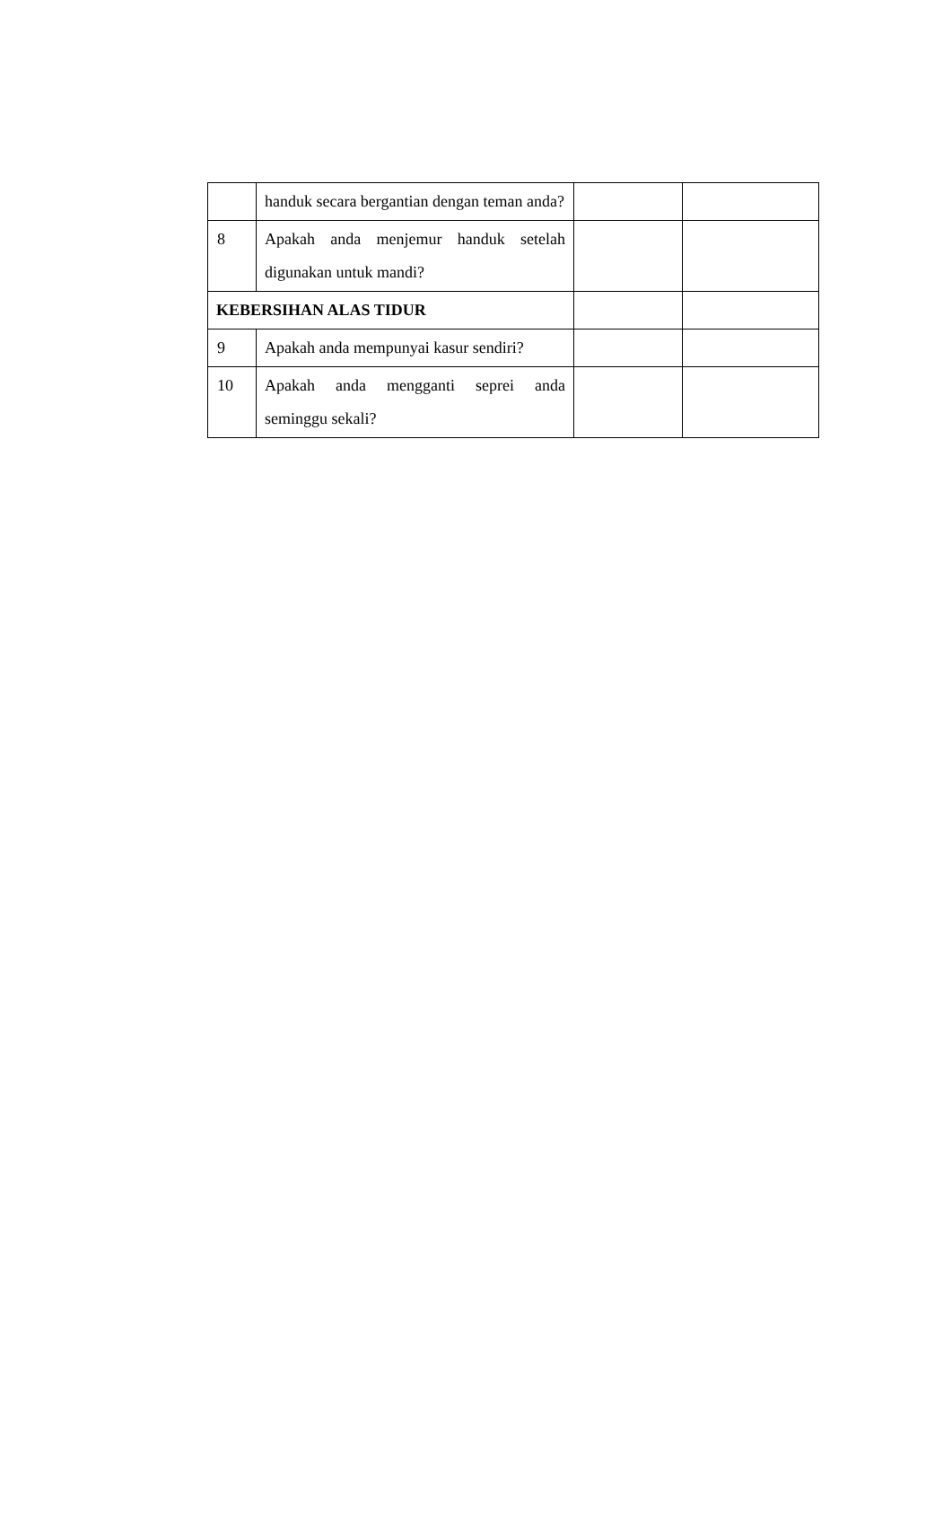| | handuk secara bergantian dengan teman anda? | | |
| 8 | Apakah anda menjemur handuk setelah digunakan untuk mandi? | | |
| KEBERSIHAN ALAS TIDUR | | | |
| 9 | Apakah anda mempunyai kasur sendiri? | | |
| 10 | Apakah anda mengganti seprei anda seminggu sekali? | | |